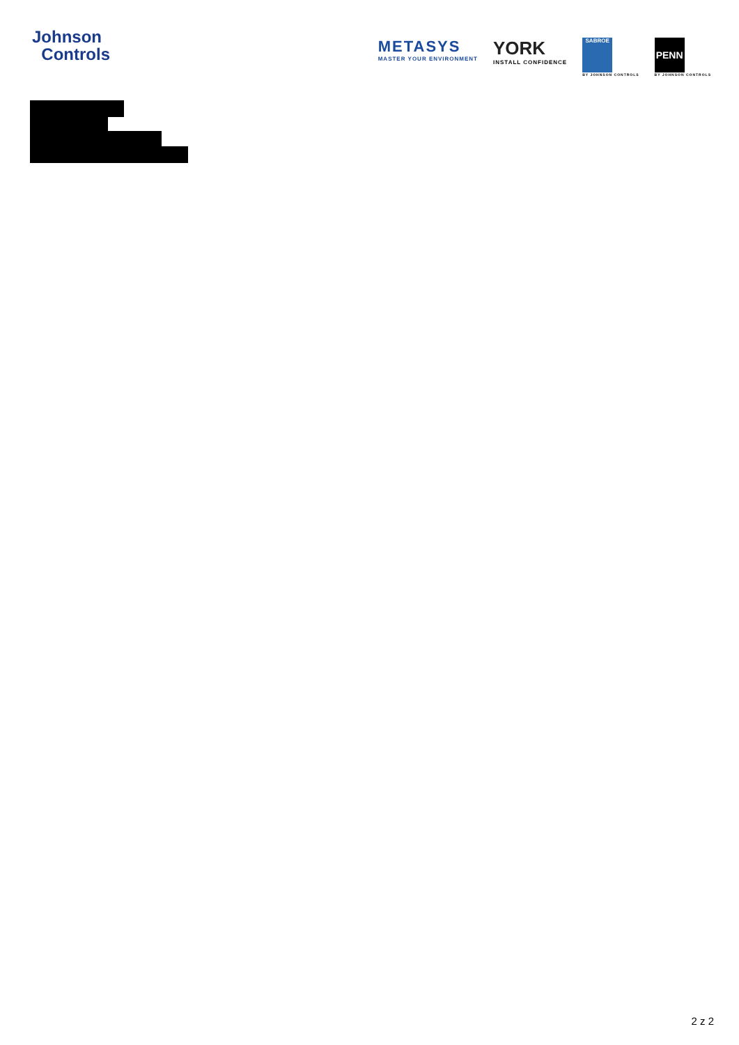Johnson
Controls
METASYS
MASTER YOUR ENVIRONMENT
YORK
INSTALL CONFIDENCE
SABROE
BY JOHNSON CONTROLS
PENN
BY JOHNSON CONTROLS
2 z 2